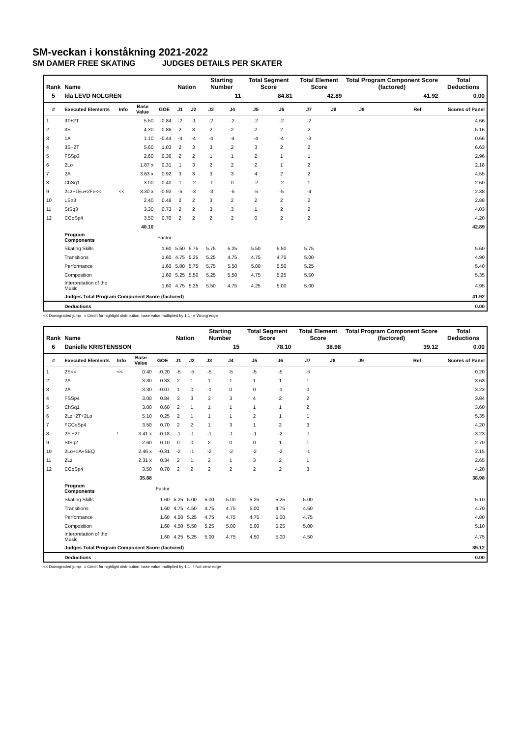SM-veckan i konståkning 2021-2022
SM DAMER FREE SKATING JUDGES DETAILS PER SKATER
| Rank | Name | | | | Nation | | Starting Number | | Total Segment Score | | Total Element Score | | Total Program Component Score (factored) | | | Total Deductions |
| --- | --- | --- | --- | --- | --- | --- | --- | --- | --- | --- | --- | --- | --- | --- | --- | --- |
| 5 | Ida LEVD NOLGREN | | | | | | 11 | | 84.81 | | 42.89 | | 41.92 | | | 0.00 |
| # | Executed Elements | Info | Base Value | GOE | J1 | J2 | J3 | J4 | J5 | J6 | J7 | J8 | J9 | | Ref | Scores of Panel |
| 1 | 3T+2T | | 5.50 | -0.84 | -2 | -1 | -2 | -2 | -2 | -2 | -2 | | | | | 4.66 |
| 2 | 3S | | 4.30 | 0.86 | 2 | 3 | 2 | 2 | 2 | 2 | 2 | | | | | 5.16 |
| 3 | 1A | | 1.10 | -0.44 | -4 | -4 | -4 | -4 | -4 | -4 | -3 | | | | | 0.66 |
| 4 | 3S+2T | | 5.60 | 1.03 | 2 | 3 | 3 | 2 | 3 | 2 | 2 | | | | | 6.63 |
| 5 | FSSp3 | | 2.60 | 0.36 | 2 | 2 | 1 | 1 | 2 | 1 | 1 | | | | | 2.96 |
| 6 | 2Lo | | 1.87 x | 0.31 | 1 | 3 | 2 | 2 | 2 | 1 | 2 | | | | | 2.18 |
| 7 | 2A | | 3.63 x | 0.92 | 3 | 3 | 3 | 3 | 4 | 2 | 2 | | | | | 4.55 |
| 8 | ChSq1 | | 3.00 | -0.40 | 1 | -2 | -1 | 0 | -2 | -2 | 1 | | | | | 2.60 |
| 9 | 2Lz+1Eu+2Fe<< | << | 3.30 x | -0.92 | -5 | -3 | -3 | -5 | -5 | -5 | -4 | | | | | 2.38 |
| 10 | LSp3 | | 2.40 | 0.48 | 2 | 2 | 3 | 2 | 2 | 2 | 2 | | | | | 2.88 |
| 11 | StSq3 | | 3.30 | 0.73 | 2 | 2 | 3 | 3 | 1 | 2 | 2 | | | | | 4.03 |
| 12 | CCoSp4 | | 3.50 | 0.70 | 2 | 2 | 2 | 2 | 0 | 2 | 2 | | | | | 4.20 |
| | | | 40.10 | | | | | | | | | | | | | 42.89 |
| | Program Components | | | Factor | | | | | | | | | | | | |
| | Skating Skills | | | 1.60 | 5.50 | 5.75 | 5.75 | 5.25 | 5.50 | 5.50 | 5.75 | | | | | 5.60 |
| | Transitions | | | 1.60 | 4.75 | 5.25 | 5.25 | 4.75 | 4.75 | 4.75 | 5.00 | | | | | 4.90 |
| | Performance | | | 1.60 | 5.00 | 5.75 | 5.75 | 5.50 | 5.00 | 5.50 | 5.25 | | | | | 5.40 |
| | Composition | | | 1.60 | 5.25 | 5.50 | 5.25 | 5.50 | 4.75 | 5.25 | 5.50 | | | | | 5.35 |
| | Interpretation of the Music | | | 1.60 | 4.75 | 5.25 | 5.50 | 4.75 | 4.25 | 5.00 | 5.00 | | | | | 4.95 |
| | Judges Total Program Component Score (factored) | | | | | | | | | | | | | | | 41.92 |
| | Deductions | | | | | | | | | | | | | | | 0.00 |
<< Downgraded jump x Credit for highlight distribution, base value multiplied by 1.1 e Wrong edge
| Rank | Name | | | | Nation | | Starting Number | | Total Segment Score | | Total Element Score | | Total Program Component Score (factored) | | | Total Deductions |
| --- | --- | --- | --- | --- | --- | --- | --- | --- | --- | --- | --- | --- | --- | --- | --- | --- |
| 6 | Danielle KRISTENSSON | | | | | | 15 | | 78.10 | | 38.98 | | 39.12 | | | 0.00 |
| # | Executed Elements | Info | Base Value | GOE | J1 | J2 | J3 | J4 | J5 | J6 | J7 | J8 | J9 | | Ref | Scores of Panel |
| 1 | 2S<< | << | 0.40 | -0.20 | -5 | -5 | -5 | -5 | -5 | -5 | -5 | | | | | 0.20 |
| 2 | 2A | | 3.30 | 0.33 | 2 | 1 | 1 | 1 | 1 | 1 | 1 | | | | | 3.63 |
| 3 | 2A | | 3.30 | -0.07 | 1 | 0 | -1 | 0 | 0 | -1 | 0 | | | | | 3.23 |
| 4 | FSSp4 | | 3.00 | 0.84 | 3 | 3 | 3 | 3 | 4 | 2 | 2 | | | | | 3.84 |
| 5 | ChSq1 | | 3.00 | 0.60 | 2 | 1 | 1 | 1 | 1 | 1 | 2 | | | | | 3.60 |
| 6 | 2Lz+2T+2Lo | | 5.10 | 0.25 | 2 | 1 | 1 | 1 | 2 | 1 | 1 | | | | | 5.35 |
| 7 | FCCoSp4 | | 3.50 | 0.70 | 2 | 2 | 1 | 3 | 1 | 2 | 3 | | | | | 4.20 |
| 8 | 2F!+2T | ! | 3.41 x | -0.18 | -1 | -1 | -1 | -1 | -1 | -2 | -1 | | | | | 3.23 |
| 9 | StSq2 | | 2.60 | 0.10 | 0 | 0 | 2 | 0 | 0 | 1 | 1 | | | | | 2.70 |
| 10 | 2Lo+1A+SEQ | | 2.46 x | -0.31 | -2 | -1 | -2 | -2 | -2 | -2 | -1 | | | | | 2.15 |
| 11 | 2Lz | | 2.31 x | 0.34 | 2 | 1 | 2 | 1 | 3 | 2 | 1 | | | | | 2.65 |
| 12 | CCoSp4 | | 3.50 | 0.70 | 2 | 2 | 2 | 2 | 2 | 2 | 3 | | | | | 4.20 |
| | | | 35.88 | | | | | | | | | | | | | 38.98 |
| | Program Components | | | Factor | | | | | | | | | | | | |
| | Skating Skills | | | 1.60 | 5.25 | 5.00 | 5.00 | 5.00 | 5.25 | 5.25 | 5.00 | | | | | 5.10 |
| | Transitions | | | 1.60 | 4.75 | 4.50 | 4.75 | 4.75 | 5.00 | 4.75 | 4.50 | | | | | 4.70 |
| | Performance | | | 1.60 | 4.50 | 5.25 | 4.75 | 4.75 | 4.75 | 5.00 | 4.75 | | | | | 4.80 |
| | Composition | | | 1.60 | 4.50 | 5.50 | 5.25 | 5.00 | 5.00 | 5.25 | 5.00 | | | | | 5.10 |
| | Interpretation of the Music | | | 1.60 | 4.25 | 5.25 | 5.00 | 4.75 | 4.50 | 5.00 | 4.50 | | | | | 4.75 |
| | Judges Total Program Component Score (factored) | | | | | | | | | | | | | | | 39.12 |
| | Deductions | | | | | | | | | | | | | | | 0.00 |
<< Downgraded jump x Credit for highlight distribution, base value multiplied by 1.1 ! Not clear edge